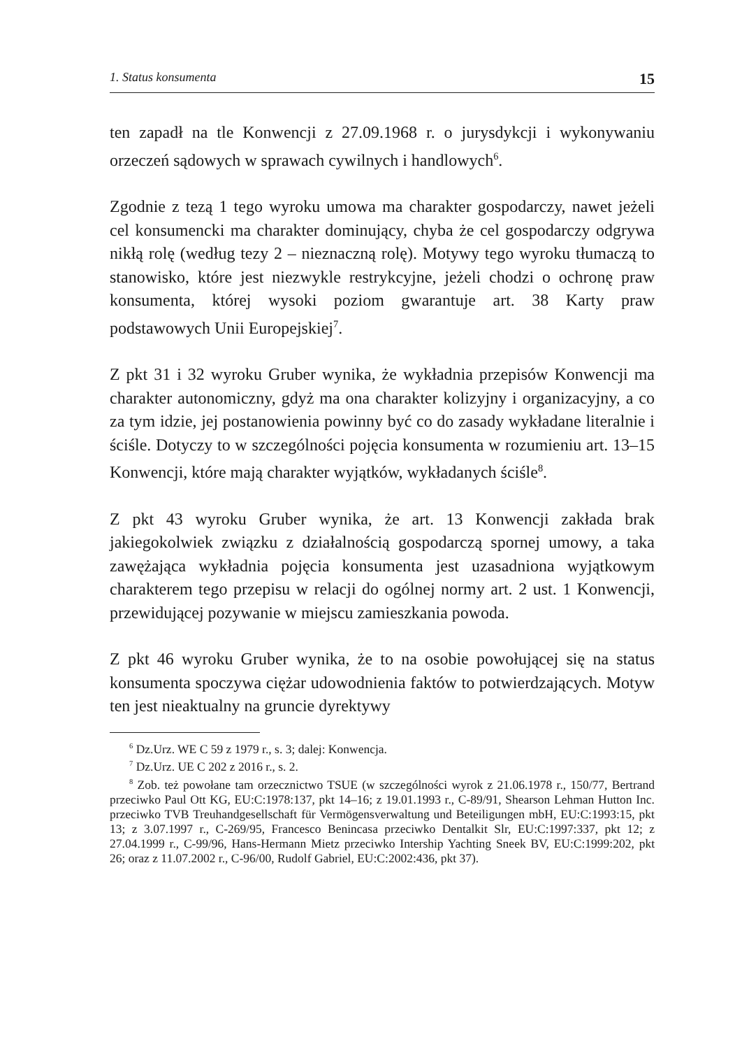1. Status konsumenta 15
ten zapadł na tle Konwencji z 27.09.1968 r. o jurysdykcji i wykonywaniu orzeczeń sądowych w sprawach cywilnych i handlowych<sup>6</sup>.
Zgodnie z tezą 1 tego wyroku umowa ma charakter gospodarczy, nawet jeżeli cel konsumencki ma charakter dominujący, chyba że cel gospodarczy odgrywa nikłą rolę (według tezy 2 – nieznaczną rolę). Motywy tego wyroku tłumaczą to stanowisko, które jest niezwykle restrykcyjne, jeżeli chodzi o ochronę praw konsumenta, której wysoki poziom gwarantuje art. 38 Karty praw podstawowych Unii Europejskiej<sup>7</sup>.
Z pkt 31 i 32 wyroku Gruber wynika, że wykładnia przepisów Konwencji ma charakter autonomiczny, gdyż ma ona charakter kolizyjny i organizacyjny, a co za tym idzie, jej postanowienia powinny być co do zasady wykładane literalnie i ściśle. Dotyczy to w szczególności pojęcia konsumenta w rozumieniu art. 13–15 Konwencji, które mają charakter wyjątków, wykładanych ściśle<sup>8</sup>.
Z pkt 43 wyroku Gruber wynika, że art. 13 Konwencji zakłada brak jakiegokolwiek związku z działalnością gospodarczą spornej umowy, a taka zawężająca wykładnia pojęcia konsumenta jest uzasadniona wyjątkowym charakterem tego przepisu w relacji do ogólnej normy art. 2 ust. 1 Konwencji, przewidującej pozywanie w miejscu zamieszkania powoda.
Z pkt 46 wyroku Gruber wynika, że to na osobie powołującej się na status konsumenta spoczywa ciężar udowodnienia faktów to potwierdzających. Motyw ten jest nieaktualny na gruncie dyrektywy
<sup>6</sup> Dz.Urz. WE C 59 z 1979 r., s. 3; dalej: Konwencja.
<sup>7</sup> Dz.Urz. UE C 202 z 2016 r., s. 2.
<sup>8</sup> Zob. też powołane tam orzecznictwo TSUE (w szczególności wyrok z 21.06.1978 r., 150/77, Bertrand przeciwko Paul Ott KG, EU:C:1978:137, pkt 14–16; z 19.01.1993 r., C-89/91, Shearson Lehman Hutton Inc. przeciwko TVB Treuhandgesellschaft für Vermögensverwaltung und Beteiligungen mbH, EU:C:1993:15, pkt 13; z 3.07.1997 r., C-269/95, Francesco Benincasa przeciwko Dentalkit Slr, EU:C:1997:337, pkt 12; z 27.04.1999 r., C-99/96, Hans-Hermann Mietz przeciwko Intership Yachting Sneek BV, EU:C:1999:202, pkt 26; oraz z 11.07.2002 r., C-96/00, Rudolf Gabriel, EU:C:2002:436, pkt 37).